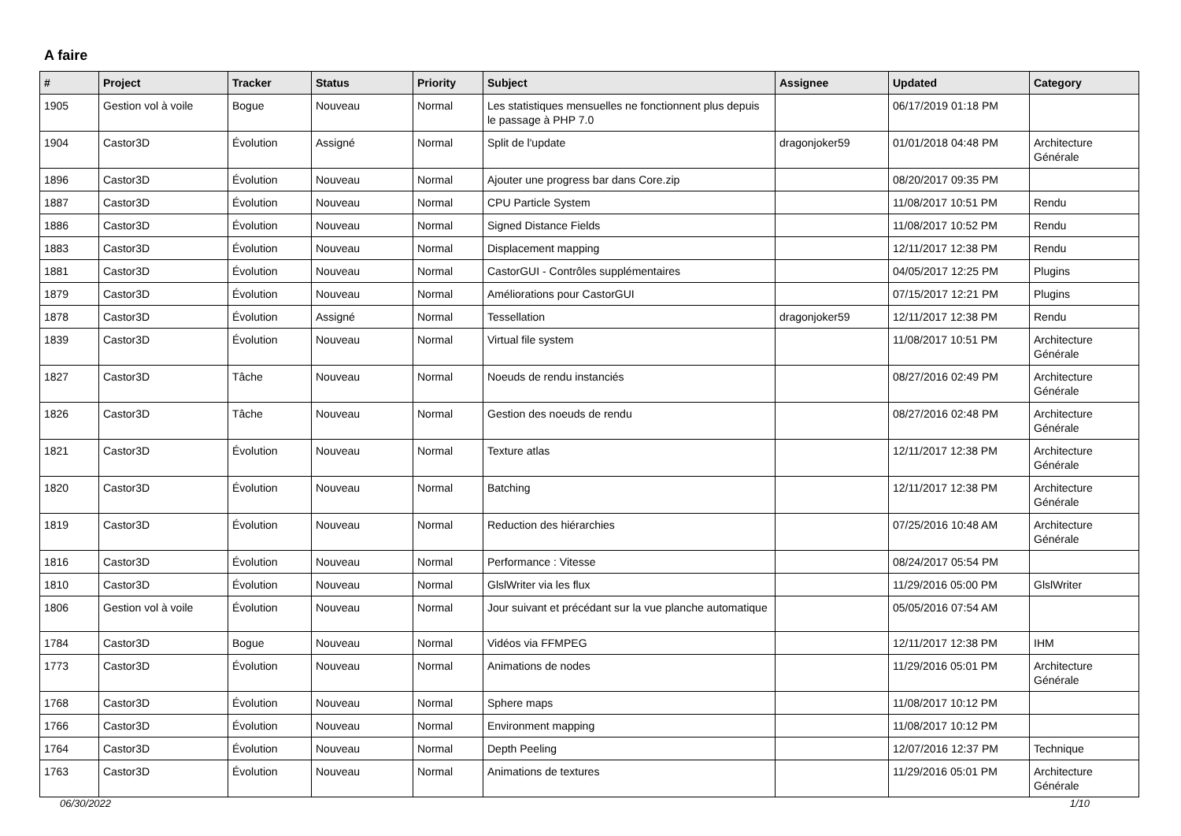A faire
| # | Project | Tracker | Status | Priority | Subject | Assignee | Updated | Category |
| --- | --- | --- | --- | --- | --- | --- | --- | --- |
| 1905 | Gestion vol à voile | Bogue | Nouveau | Normal | Les statistiques mensuelles ne fonctionnent plus depuis le passage à PHP 7.0 | | 06/17/2019 01:18 PM | |
| 1904 | Castor3D | Évolution | Assigné | Normal | Split de l'update | dragonjoker59 | 01/01/2018 04:48 PM | Architecture Générale |
| 1896 | Castor3D | Évolution | Nouveau | Normal | Ajouter une progress bar dans Core.zip | | 08/20/2017 09:35 PM | |
| 1887 | Castor3D | Évolution | Nouveau | Normal | CPU Particle System | | 11/08/2017 10:51 PM | Rendu |
| 1886 | Castor3D | Évolution | Nouveau | Normal | Signed Distance Fields | | 11/08/2017 10:52 PM | Rendu |
| 1883 | Castor3D | Évolution | Nouveau | Normal | Displacement mapping | | 12/11/2017 12:38 PM | Rendu |
| 1881 | Castor3D | Évolution | Nouveau | Normal | CastorGUI - Contrôles supplémentaires | | 04/05/2017 12:25 PM | Plugins |
| 1879 | Castor3D | Évolution | Nouveau | Normal | Améliorations pour CastorGUI | | 07/15/2017 12:21 PM | Plugins |
| 1878 | Castor3D | Évolution | Assigné | Normal | Tessellation | dragonjoker59 | 12/11/2017 12:38 PM | Rendu |
| 1839 | Castor3D | Évolution | Nouveau | Normal | Virtual file system | | 11/08/2017 10:51 PM | Architecture Générale |
| 1827 | Castor3D | Tâche | Nouveau | Normal | Noeuds de rendu instanciés | | 08/27/2016 02:49 PM | Architecture Générale |
| 1826 | Castor3D | Tâche | Nouveau | Normal | Gestion des noeuds de rendu | | 08/27/2016 02:48 PM | Architecture Générale |
| 1821 | Castor3D | Évolution | Nouveau | Normal | Texture atlas | | 12/11/2017 12:38 PM | Architecture Générale |
| 1820 | Castor3D | Évolution | Nouveau | Normal | Batching | | 12/11/2017 12:38 PM | Architecture Générale |
| 1819 | Castor3D | Évolution | Nouveau | Normal | Reduction des hiérarchies | | 07/25/2016 10:48 AM | Architecture Générale |
| 1816 | Castor3D | Évolution | Nouveau | Normal | Performance : Vitesse | | 08/24/2017 05:54 PM | |
| 1810 | Castor3D | Évolution | Nouveau | Normal | GlslWriter via les flux | | 11/29/2016 05:00 PM | GlslWriter |
| 1806 | Gestion vol à voile | Évolution | Nouveau | Normal | Jour suivant et précédant sur la vue planche automatique | | 05/05/2016 07:54 AM | |
| 1784 | Castor3D | Bogue | Nouveau | Normal | Vidéos via FFMPEG | | 12/11/2017 12:38 PM | IHM |
| 1773 | Castor3D | Évolution | Nouveau | Normal | Animations de nodes | | 11/29/2016 05:01 PM | Architecture Générale |
| 1768 | Castor3D | Évolution | Nouveau | Normal | Sphere maps | | 11/08/2017 10:12 PM | |
| 1766 | Castor3D | Évolution | Nouveau | Normal | Environment mapping | | 11/08/2017 10:12 PM | |
| 1764 | Castor3D | Évolution | Nouveau | Normal | Depth Peeling | | 12/07/2016 12:37 PM | Technique |
| 1763 | Castor3D | Évolution | Nouveau | Normal | Animations de textures | | 11/29/2016 05:01 PM | Architecture Générale |
06/30/2022 1/10